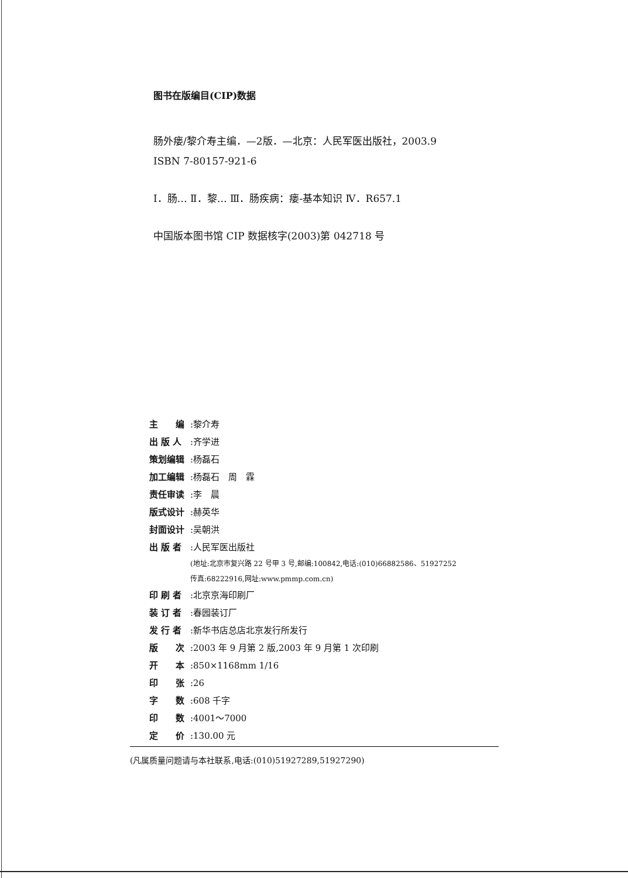图书在版编目(CIP)数据
肠外瘘/黎介寿主编．—2版．—北京：人民军医出版社，2003.9
ISBN 7-80157-921-6
Ⅰ．肠… Ⅱ．黎… Ⅲ．肠疾病：瘘-基本知识 Ⅳ．R657.1
中国版本图书馆 CIP 数据核字(2003)第 042718 号
主　　编:黎介寿
出 版 人:齐学进
策划编辑:杨磊石
加工编辑:杨磊石　周　霖
责任审读:李　晨
版式设计:赫英华
封面设计:吴朝洪
出 版 者:人民军医出版社
(地址:北京市复兴路 22 号甲 3 号,邮编:100842,电话:(010)66882586、51927252
传真:68222916,网址:www.pmmp.com.cn)
印 刷 者:北京京海印刷厂
装 订 者:春园装订厂
发 行 者:新华书店总店北京发行所发行
版　　次:2003 年 9 月第 2 版,2003 年 9 月第 1 次印刷
开　　本:850×1168mm 1/16
印　　张:26
字　　数:608 千字
印　　数:4001～7000
定　　价:130.00 元
(凡属质量问题请与本社联系,电话:(010)51927289,51927290)